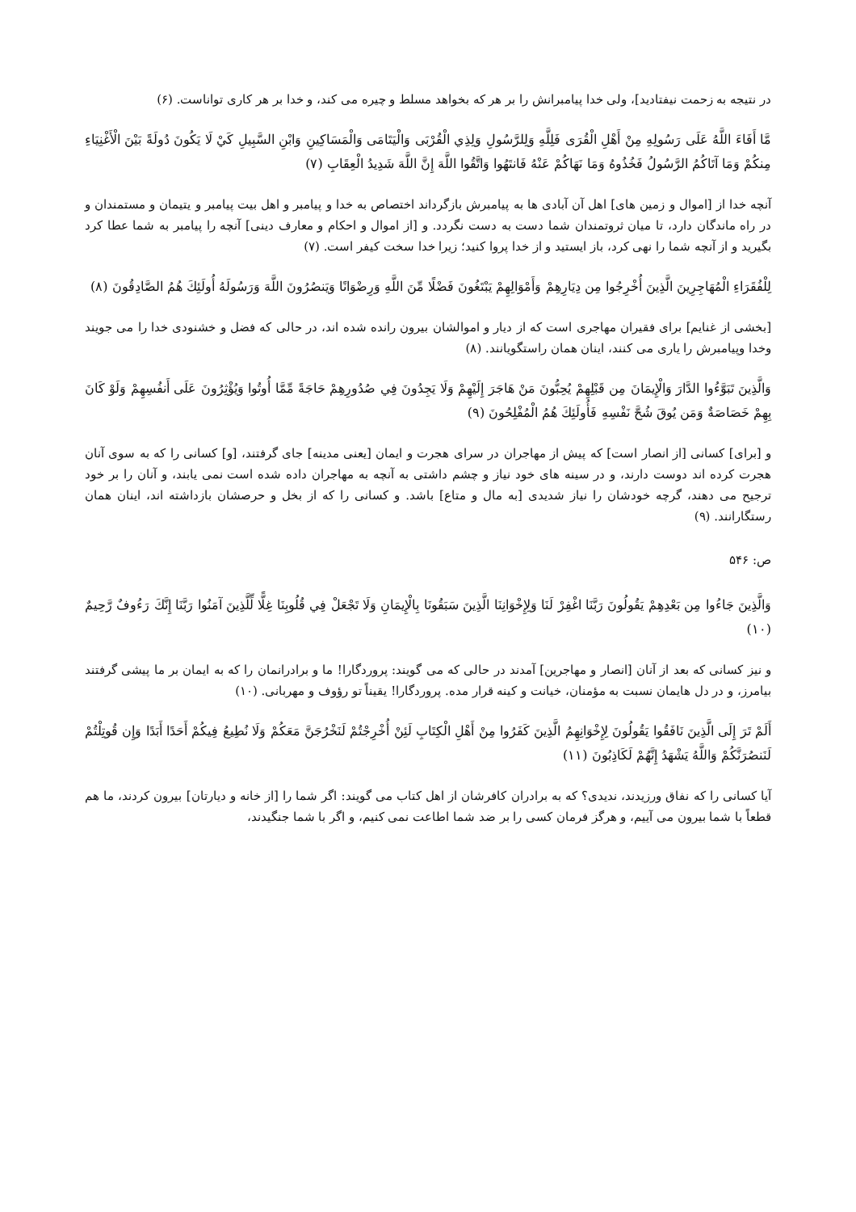در نتیجه به زحمت نیفتادید]، ولی خدا پیامبرانش را بر هر که بخواهد مسلط و چیره می کند، و خدا بر هر کاری تواناست. (۶)
مَّا أَفَاءَ اللَّهُ عَلَى رَسُولِهِ مِنْ أَهْلِ الْقُرَى فَلِلَّهِ وَلِلرَّسُولِ وَلِذِي الْقُرْبَى وَالْيَتَامَى وَالْمَسَاكِينِ وَابْنِ السَّبِيلِ كَيْ لَا يَكُونَ دُولَةً بَيْنَ الْأَغْنِيَاءِ مِنكُمْ وَمَا آتَاكُمُ الرَّسُولُ فَخُذُوهُ وَمَا نَهَاكُمْ عَنْهُ فَانتَهُوا وَاتَّقُوا اللَّهَ إِنَّ اللَّهَ شَدِيدُ الْعِقَابِ (۷)
آنچه خدا از [اموال و زمین های] اهل آن آبادی ها به پیامبرش بازگرداند اختصاص به خدا و پیامبر و اهل بیت پیامبر و یتیمان و مستمندان و در راه ماندگان دارد، تا میان ثروتمندان شما دست به دست نگردد. و [از اموال و احکام و معارف دینی] آنچه را پیامبر به شما عطا کرد بگیرید و از آنچه شما را نهی کرد، باز ایستید و از خدا پروا کنید؛ زیرا خدا سخت کیفر است. (۷)
لِلْفُقَرَاءِ الْمُهَاجِرِينَ الَّذِينَ أُخْرِجُوا مِن دِيَارِهِمْ وَأَمْوَالِهِمْ يَبْتَغُونَ فَضْلًا مِّنَ اللَّهِ وَرِضْوَانًا وَيَنصُرُونَ اللَّهَ وَرَسُولَهُ أُولَئِكَ هُمُ الصَّادِقُونَ (۸)
[بخشی از غنایم] برای فقیران مهاجری است که از دیار و اموالشان بیرون رانده شده اند، در حالی که فضل و خشنودی خدا را می جویند وخدا وپیامبرش را یاری می کنند، اینان همان راستگویانند. (۸)
وَالَّذِينَ تَبَوَّءُوا الدَّارَ وَالْإِيمَانَ مِن قَبْلِهِمْ يُحِبُّونَ مَنْ هَاجَرَ إِلَيْهِمْ وَلَا يَجِدُونَ فِي صُدُورِهِمْ حَاجَةً مِّمَّا أُوتُوا وَيُؤْثِرُونَ عَلَى أَنفُسِهِمْ وَلَوْ كَانَ بِهِمْ خَصَاصَةٌ وَمَن يُوقَ شُحَّ نَفْسِهِ فَأُولَئِكَ هُمُ الْمُفْلِحُونَ (۹)
و [برای] کسانی [از انصار است] که پیش از مهاجران در سرای هجرت و ایمان [یعنی مدینه] جای گرفتند، [و] کسانی را که به سوی آنان هجرت کرده اند دوست دارند، و در سینه های خود نیاز و چشم داشتی به آنچه به مهاجران داده شده است نمی یابند، و آنان را بر خود ترجیح می دهند، گرچه خودشان را نیاز شدیدی [به مال و متاع] باشد. و کسانی را که از بخل و حرصشان بازداشته اند، اینان همان رستگارانند. (۹)
ص: ۵۴۶
وَالَّذِينَ جَاءُوا مِن بَعْدِهِمْ يَقُولُونَ رَبَّنَا اغْفِرْ لَنَا وَلِإِخْوَانِنَا الَّذِينَ سَبَقُونَا بِالْإِيمَانِ وَلَا تَجْعَلْ فِي قُلُوبِنَا غِلًّا لِّلَّذِينَ آمَنُوا رَبَّنَا إِنَّكَ رَءُوفٌ رَّحِيمٌ (۱۰)
و نیز کسانی که بعد از آنان [انصار و مهاجرین] آمدند در حالی که می گویند: پروردگارا! ما و برادرانمان را که به ایمان بر ما پیشی گرفتند بیامرز، و در دل هایمان نسبت به مؤمنان، خیانت و کینه قرار مده. پروردگارا! یقیناً تو رؤوف و مهربانی. (۱۰)
أَلَمْ تَرَ إِلَى الَّذِينَ نَافَقُوا يَقُولُونَ لِإِخْوَانِهِمُ الَّذِينَ كَفَرُوا مِنْ أَهْلِ الْكِتَابِ لَئِنْ أُخْرِجْتُمْ لَنَخْرُجَنَّ مَعَكُمْ وَلَا نُطِيعُ فِيكُمْ أَحَدًا أَبَدًا وَإِن قُوتِلْتُمْ لَنَنصُرَنَّكُمْ وَاللَّهُ يَشْهَدُ إِنَّهُمْ لَكَاذِبُونَ (۱۱)
آیا کسانی را که نفاق ورزیدند، ندیدی؟ که به برادران کافرشان از اهل کتاب می گویند: اگر شما را [از خانه و دیارتان] بیرون کردند، ما هم قطعاً با شما بیرون می آییم، و هرگز فرمان کسی را بر ضد شما اطاعت نمی کنیم، و اگر با شما جنگیدند،